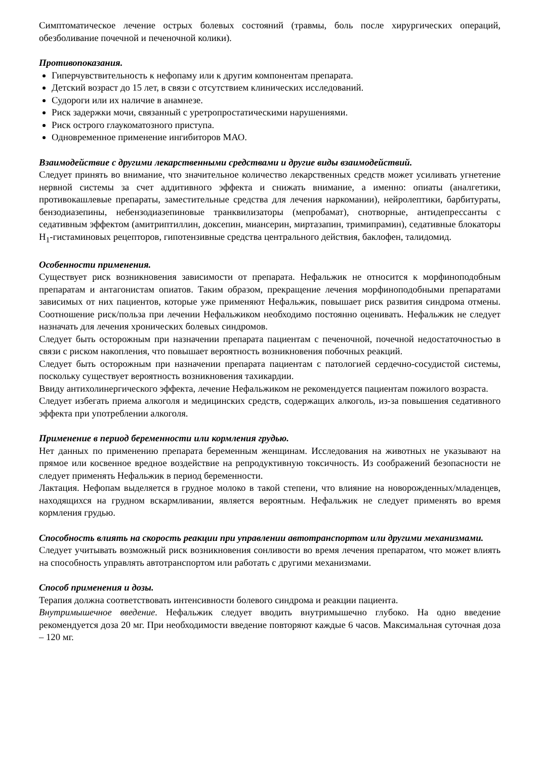Симптоматическое лечение острых болевых состояний (травмы, боль после хирургических операций, обезболивание почечной и печеночной колики).
Противопоказания.
Гиперчувствительность к нефопаму или к другим компонентам препарата.
Детский возраст до 15 лет, в связи с отсутствием клинических исследований.
Судороги или их наличие в анамнезе.
Риск задержки мочи, связанный с уретропростатическими нарушениями.
Риск острого глаукоматозного приступа.
Одновременное применение ингибиторов МАО.
Взаимодействие с другими лекарственными средствами и другие виды взаимодействий.
Следует принять во внимание, что значительное количество лекарственных средств может усиливать угнетение нервной системы за счет аддитивного эффекта и снижать внимание, а именно: опиаты (аналгетики, противокашлевые препараты, заместительные средства для лечения наркомании), нейролептики, барбитураты, бензодиазепины, небензодиазепиновые транквилизаторы (мепробамат), снотворные, антидепрессанты с седативным эффектом (амитриптиллин, доксепин, миансерин, миртазапин, тримипрамин), седативные блокаторы H<sub>1</sub>-гистаминовых рецепторов, гипотензивные средства центрального действия, баклофен, талидомид.
Особенности применения.
Существует риск возникновения зависимости от препарата. Нефальжик не относится к морфиноподобным препаратам и антагонистам опиатов. Таким образом, прекращение лечения морфиноподобными препаратами зависимых от них пациентов, которые уже применяют Нефальжик, повышает риск развития синдрома отмены. Соотношение риск/польза при лечении Нефальжиком необходимо постоянно оценивать. Нефальжик не следует назначать для лечения хронических болевых синдромов.
Следует быть осторожным при назначении препарата пациентам с печеночной, почечной недостаточностью в связи с риском накопления, что повышает вероятность возникновения побочных реакций.
Следует быть осторожным при назначении препарата пациентам с патологией сердечно-сосудистой системы, поскольку существует вероятность возникновения тахикардии.
Ввиду антихолинергического эффекта, лечение Нефальжиком не рекомендуется пациентам пожилого возраста.
Следует избегать приема алкоголя и медицинских средств, содержащих алкоголь, из-за повышения седативного эффекта при употреблении алкоголя.
Применение в период беременности или кормления грудью.
Нет данных по применению препарата беременным женщинам. Исследования на животных не указывают на прямое или косвенное вредное воздействие на репродуктивную токсичность. Из соображений безопасности не следует применять Нефальжик в период беременности.
Лактация. Нефопам выделяется в грудное молоко в такой степени, что влияние на новорожденных/младенцев, находящихся на грудном вскармливании, является вероятным. Нефальжик не следует применять во время кормления грудью.
Способность влиять на скорость реакции при управлении автотранспортом или другими механизмами.
Следует учитывать возможный риск возникновения сонливости во время лечения препаратом, что может влиять на способность управлять автотранспортом или работать с другими механизмами.
Способ применения и дозы.
Терапия должна соответствовать интенсивности болевого синдрома и реакции пациента.
Внутримышечное введение. Нефальжик следует вводить внутримышечно глубоко. На одно введение рекомендуется доза 20 мг. При необходимости введение повторяют каждые 6 часов. Максимальная суточная доза – 120 мг.